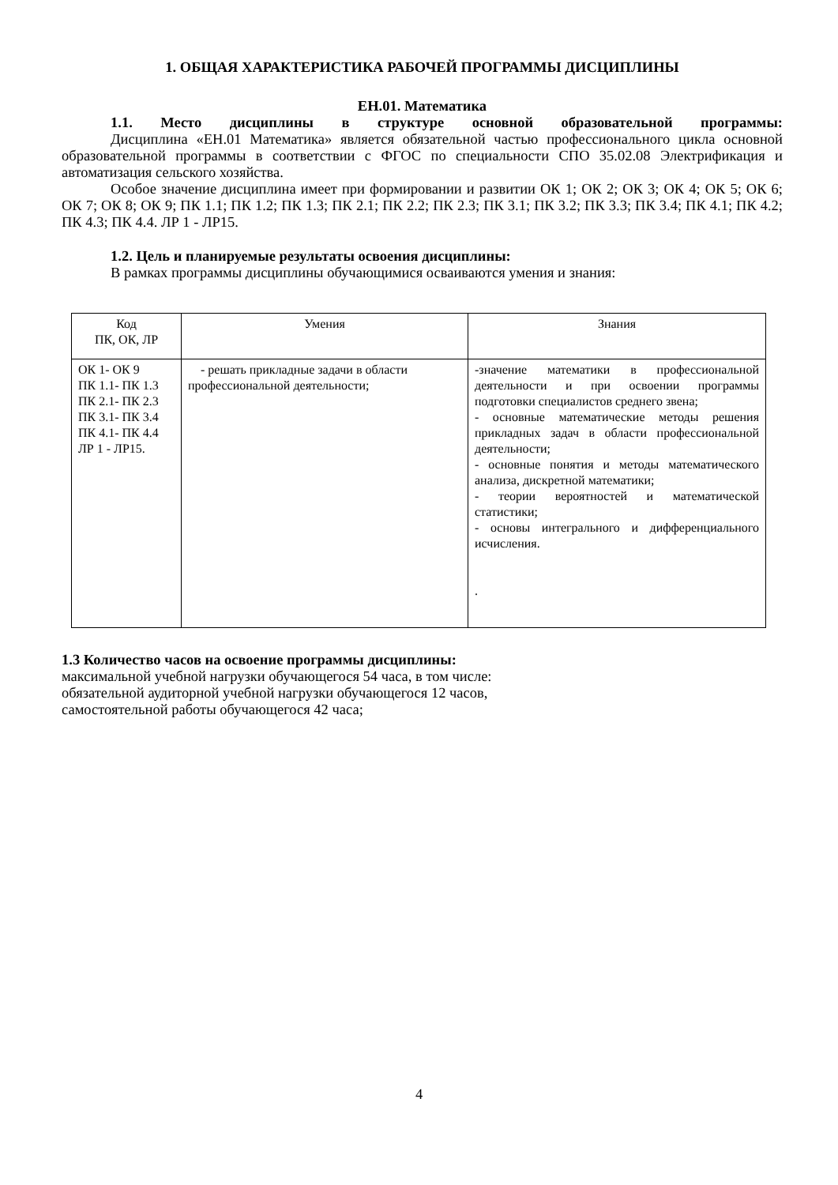1. ОБЩАЯ ХАРАКТЕРИСТИКА РАБОЧЕЙ ПРОГРАММЫ ДИСЦИПЛИНЫ
ЕН.01. Математика
1.1. Место дисциплины в структуре основной образовательной программы:
Дисциплина «ЕН.01 Математика» является обязательной частью профессионального цикла основной образовательной программы в соответствии с ФГОС по специальности СПО 35.02.08 Электрификация и автоматизация сельского хозяйства.
Особое значение дисциплина имеет при формировании и развитии ОК 1; ОК 2; ОК 3; ОК 4; ОК 5; ОК 6; ОК 7; ОК 8; ОК 9; ПК 1.1; ПК 1.2; ПК 1.3; ПК 2.1; ПК 2.2; ПК 2.3; ПК 3.1; ПК 3.2; ПК 3.3; ПК 3.4; ПК 4.1; ПК 4.2; ПК 4.3; ПК 4.4. ЛР 1 - ЛР15.
1.2. Цель и планируемые результаты освоения дисциплины:
В рамках программы дисциплины обучающимися осваиваются умения и знания:
| Код ПК, ОК, ЛР | Умения | Знания |
| ОК 1- ОК 9 ПК 1.1- ПК 1.3 ПК 2.1- ПК 2.3 ПК 3.1- ПК 3.4 ПК 4.1- ПК 4.4 ЛР 1 - ЛР15. | - решать прикладные задачи в области профессиональной деятельности; | -значение математики в профессиональной деятельности и при освоении программы подготовки специалистов среднего звена; - основные математические методы решения прикладных задач в области профессиональной деятельности; - основные понятия и методы математического анализа, дискретной математики; - теории вероятностей и математической статистики; - основы интегрального и дифференциального исчисления. . |
1.3 Количество часов на освоение программы дисциплины:
максимальной учебной нагрузки обучающегося 54 часа, в том числе:
обязательной аудиторной учебной нагрузки обучающегося 12 часов,
самостоятельной работы обучающегося 42 часа;
4